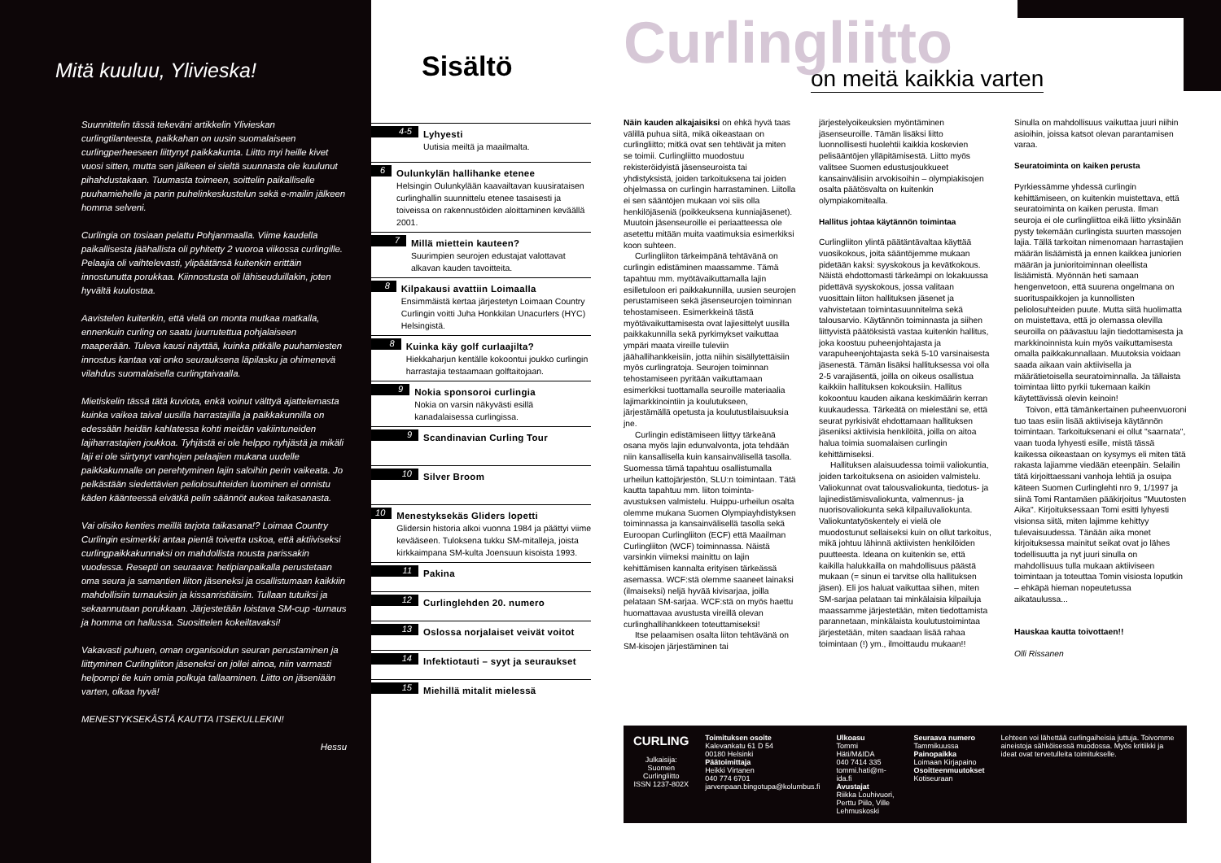Mitä kuuluu, Ylivieska!
Suunnittelin tässä tekeväni artikkelin Ylivieskan curlingtilanteesta, paikkahan on uusin suomalaiseen curlingperheeseen liittynyt paikkakunta. Liitto myi heille kivet vuosi sitten, mutta sen jälkeen ei sieltä suunnasta ole kuulunut pihahdustakaan. Tuumasta toimeen, soittelin paikalliselle puuhamiehelle ja parin puhelinkeskustelun sekä e-mailin jälkeen homma selveni.
Curlingia on tosiaan pelattu Pohjanmaalla. Viime kaudella paikallisesta jäähallista oli pyhitetty 2 vuoroa viikossa curlingille. Pelaajia oli vaihtelevasti, ylipäätänsä kuitenkin erittäin innostunutta porukkaa. Kiinnostusta oli lähiseuduillakin, joten hyvältä kuulostaa.
Aavistelen kuitenkin, että vielä on monta mutkaa matkalla, ennenkuin curling on saatu juurrutettua pohjalaiseen maaperään. Tuleva kausi näyttää, kuinka pitkälle puuhamiesten innostus kantaa vai onko seurauksena läpilasku ja ohimenevä vilahdus suomalaisella curlingtaivaalla.
Mietiskelin tässä tätä kuviota, enkä voinut välttyä ajattelemasta kuinka vaikea taival uusilla harrastajilla ja paikkakunnilla on edessään heidän kahlatessa kohti meidän vakiintuneiden lajiharrastajien joukkoa. Tyhjästä ei ole helppo nyhjästä ja mikäli laji ei ole siirtynyt vanhojen pelaajien mukana uudelle paikkakunnalle on perehtyminen lajin saloihin perin vaikeata. Jo pelkästään siedettävien peliolosuhteiden luominen ei onnistu käden käänteessä eivätkä pelin säännöt aukea taikasanasta.
Vai olisiko kenties meillä tarjota taikasana!? Loimaa Country Curlingin esimerkki antaa pientä toivetta uskoa, että aktiiviseksi curlingpaikkakunnaksi on mahdollista nousta parissakin vuodessa. Resepti on seuraava: hetipianpaikalla perustetaan oma seura ja samantien liiton jäseneksi ja osallistumaan kaikkiin mahdollisiin turnauksiin ja kissanristiäisiin. Tullaan tutuiksi ja sekaannutaan porukkaan. Järjestetään loistava SM-cup -turnaus ja homma on hallussa. Suosittelen kokeiltavaksi!
Vakavasti puhuen, oman organisoidun seuran perustaminen ja liittyminen Curlingliiton jäseneksi on jollei ainoa, niin varmasti helpompi tie kuin omia polkuja tallaaminen. Liitto on jäseniään varten, olkaa hyvä!
MENESTYKSEKÄSTÄ KAUTTA ITSEKULLEKIN!
Hessu
Sisältö
4-5
Lyhyesti
Uutisia meiltä ja maailmalta.
6
Oulunkylän hallihanke etenee
Helsingin Oulunkylään kaavailtavan kuusirataisen curlinghallin suunnittelu etenee tasaisesti ja toiveissa on rakennustöiden aloittaminen keväällä 2001.
7
Millä miettein kauteen?
Suurimpien seurojen edustajat valottavat alkavan kauden tavoitteita.
8
Kilpakausi avattiin Loimaalla
Ensimmäistä kertaa järjestetyn Loimaan Country Curlingin voitti Juha Honkkilan Unacurlers (HYC) Helsingistä.
8
Kuinka käy golf curlaajilta?
Hiekkaharjun kentälle kokoontui joukko curlingin harrastajia testaamaan golftaitojaan.
9
Nokia sponsoroi curlingia
Nokia on varsin näkyvästi esillä kanadalaisessa curlingissa.
9
Scandinavian Curling Tour
10
Silver Broom
10
Menestyksekäs Gliders lopetti
Glidersin historia alkoi vuonna 1984 ja päättyi viime kevääseen. Tuloksena tukku SM-mitalleja, joista kirkkaimpana SM-kulta Joensuun kisoista 1993.
11
Pakina
12
Curlinglehden 20. numero
13
Oslossa norjalaiset veivät voitot
14
Infektiotauti – syyt ja seuraukset
15
Miehillä mitalit mielessä
Curlingliitto
on meitä kaikkia varten
Näin kauden alkajaisiksi on ehkä hyvä taas välillä puhua siitä, mikä oikeastaan on curlingliitto; mitkä ovat sen tehtävät ja miten se toimii. Curlingliitto muodostuu rekisteröidyistä jäsenseuroista tai yhdistyksistä, joiden tarkoituksena tai joiden ohjelmassa on curlingin harrastaminen. Liitolla ei sen sääntöjen mukaan voi siis olla henkilöjäseniä (poikkeuksena kunniajäsenet). Muutoin jäsenseuroille ei periaatteessa ole asetettu mitään muita vaatimuksia esimerkiksi koon suhteen.
Curlingliiton tärkeimpänä tehtävänä on curlingin edistäminen maassamme. Tämä tapahtuu mm. myötävaikuttamalla lajin esilletuloon eri paikkakunnilla, uusien seurojen perustamiseen sekä jäsenseurojen toiminnan tehostamiseen. Esimerkkeinä tästä myötävaikuttamisesta ovat lajiesittelyt uusilla paikkakunnilla sekä pyrkimykset vaikuttaa ympäri maata vireille tuleviin jäähallihankkeisiin, jotta niihin sisällytettäisiin myös curlingratoja. Seurojen toiminnan tehostamiseen pyritään vaikuttamaan esimerkiksi tuottamalla seuroille materiaalia lajimarkkinointiin ja koulutukseen, järjestämällä opetusta ja koulutustilaisuuksia jne.
Curlingin edistämiseen liittyy tärkeänä osana myös lajin edunvalvonta, jota tehdään niin kansallisella kuin kansainvälisellä tasolla. Suomessa tämä tapahtuu osallistumalla urheilun kattojärjestön, SLU:n toimintaan. Tätä kautta tapahtuu mm. liiton toiminta-avustuksen valmistelu. Huippu-urheilun osalta olemme mukana Suomen Olympiayhdistyksen toiminnassa ja kansainvälisellä tasolla sekä Euroopan Curlingliiton (ECF) että Maailman Curlingliiton (WCF) toiminnassa. Näistä varsinkin viimeksi mainittu on lajin kehittämisen kannalta erityisen tärkeässä asemassa. WCF:stä olemme saaneet lainaksi (ilmaiseksi) neljä hyvää kivisarjaa, joilla pelataan SM-sarjaa. WCF:stä on myös haettu huomattavaa avustusta vireillä olevan curlinghallihankkeen toteuttamiseksi!
Itse pelaamisen osalta liiton tehtävänä on SM-kisojen järjestäminen tai järjestelyoikeuksien myöntäminen jäsenseuroille. Tämän lisäksi liitto luonnollisesti huolehtii kaikkia koskevien pelisääntöjen ylläpitämisestä. Liitto myös valitsee Suomen edustusjoukkueet kansainvälisiin arvokisoihin – olympiakisojen osalta päätösvalta on kuitenkin olympiakomitealla.
Hallitus johtaa käytännön toimintaa
Curlingliiton ylintä päätäntävaltaa käyttää vuosikokous, joita sääntöjemme mukaan pidetään kaksi: syyskokous ja kevätkokous. Näistä ehdottomasti tärkeämpi on lokakuussa pidettävä syyskokous, jossa valitaan vuosittain liiton hallituksen jäsenet ja vahvistetaan toimintasuunnitelma sekä talousarvio. Käytännön toiminnasta ja siihen liittyvistä päätöksistä vastaa kuitenkin hallitus, joka koostuu puheenjohtajasta ja varapuheenjohtajasta sekä 5-10 varsinaisesta jäsenestä. Tämän lisäksi hallituksessa voi olla 2-5 varajäsentä, joilla on oikeus osallistua kaikkiin hallituksen kokouksiin. Hallitus kokoontuu kauden aikana keskimäärin kerran kuukaudessa. Tärkeätä on mielestäni se, että seurat pyrkisivät ehdottamaan hallituksen jäseniksi aktiivisia henkilöitä, joilla on aitoa halua toimia suomalaisen curlingin kehittämiseksi.
Hallituksen alaisuudessa toimii valiokuntia, joiden tarkoituksena on asioiden valmistelu. Valiokunnat ovat talousvaliokunta, tiedotus- ja lajinedistämisvaliokunta, valmennus- ja nuorisovaliokunta sekä kilpailuvaliokunta. Valiokuntatyöskentely ei vielä ole muodostunut sellaiseksi kuin on ollut tarkoitus, mikä johtuu lähinnä aktiivisten henkilöiden puutteesta. Ideana on kuitenkin se, että kaikilla halukkailla on mahdollisuus päästä mukaan (= sinun ei tarvitse olla hallituksen jäsen). Eli jos haluat vaikuttaa siihen, miten SM-sarjaa pelataan tai minkälaisia kilpailuja maassamme järjestetään, miten tiedottamista parannetaan, minkälaista koulutustoimintaa järjestetään, miten saadaan lisää rahaa toimintaan (!) ym., ilmoittaudu mukaan!! Sinulla on mahdollisuus vaikuttaa juuri niihin asioihin, joissa katsot olevan parantamisen varaa.
Seuratoiminta on kaiken perusta
Pyrkiessämme yhdessä curlingin kehittämiseen, on kuitenkin muistettava, että seuratoiminta on kaiken perusta. Ilman seuroja ei ole curlingliittoa eikä liitto yksinään pysty tekemään curlingista suurten massojen lajia. Tällä tarkoitan nimenomaan harrastajien määrän lisäämistä ja ennen kaikkea juniorien määrän ja junioritoiminnan oleellista lisäämistä. Myönnän heti samaan hengenvetoon, että suurena ongelmana on suorituspaikkojen ja kunnollisten peliolosuhteiden puute. Mutta siitä huolimatta on muistettava, että jo olemassa olevilla seuroilla on päävastuu lajin tiedottamisesta ja markkinoinnista kuin myös vaikuttamisesta omalla paikkakunnallaan. Muutoksia voidaan saada aikaan vain aktiivisella ja määrätietoisella seuratoiminnalla. Ja tällaista toimintaa liitto pyrkii tukemaan kaikin käytettävissä olevin keinoin!
Toivon, että tämänkertainen puheenvuoroni tuo taas esiin lisää aktiiviseja käytännön toimintaan. Tarkoituksenani ei ollut "saarnata", vaan tuoda lyhyesti esille, mistä tässä kaikessa oikeastaan on kysymys eli miten tätä rakasta lajiamme viedään eteenpäin. Selailin tätä kirjoittaessani vanhoja lehtiä ja osuipa käteen Suomen Curlinglehti nro 9, 1/1997 ja siinä Tomi Rantamäen pääkirjoitus "Muutosten Aika". Kirjoituksessaan Tomi esitti lyhyesti visionsa siitä, miten lajimme kehittyy tulevaisuudessa. Tänään aika monet kirjoituksessa mainitut seikat ovat jo lähes todellisuutta ja nyt juuri sinulla on mahdollisuus tulla mukaan aktiiviseen toimintaan ja toteuttaa Tomin visiosta loputkin – ehkäpä hieman nopeutetussa aikataulussa...
Hauskaa kautta toivottaen!!
Olli Rissanen
CURLING
Julkaisija:
Suomen Curlingliitto
ISSN 1237-802X
Toimituksen osoite
Kalevankatu 61 D 54
00180 Helsinki
Päätoimittaja
Heikki Virtanen
040 774 6701
jarvenpaan.bingotupa@kolumbus.fi
Ulkoasu
Tommi Häti/M&IDA
040 7414 335
tommi.hati@m-ida.fi
Avustajat
Riikka Louhivuori, Perttu Piilo, Ville Lehmuskoski
Seuraava numero
Tammikuussa
Painopaikka
Loimaan Kirjapaino
Osoitteenmuutokset
Kotiseuraan
Lehteen voi lähettää curlingaiheisia juttuja. Toivomme aineistoja sähköisessä muodossa. Myös kritiikki ja ideat ovat tervetulleita toimitukselle.